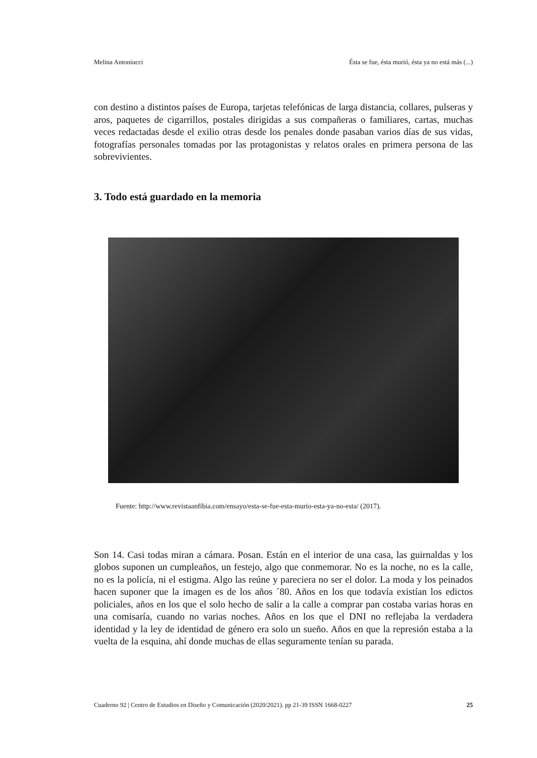Melina Antoniucci Ésta se fue, ésta murió, ésta ya no está más (...)
con destino a distintos países de Europa, tarjetas telefónicas de larga distancia, collares, pulseras y aros, paquetes de cigarrillos, postales dirigidas a sus compañeras o familiares, cartas, muchas veces redactadas desde el exilio otras desde los penales donde pasaban varios días de sus vidas, fotografías personales tomadas por las protagonistas y relatos orales en primera persona de las sobrevivientes.
3. Todo está guardado en la memoria
Fuente: http://www.revistaanfibia.com/ensayo/esta-se-fue-esta-murio-esta-ya-no-esta/ (2017).
Son 14. Casi todas miran a cámara. Posan. Están en el interior de una casa, las guirnaldas y los globos suponen un cumpleaños, un festejo, algo que conmemorar. No es la noche, no es la calle, no es la policía, ni el estigma. Algo las reúne y pareciera no ser el dolor. La moda y los peinados hacen suponer que la imagen es de los años ´80. Años en los que todavía existían los edictos policiales, años en los que el solo hecho de salir a la calle a comprar pan costaba varias horas en una comisaría, cuando no varias noches. Años en los que el DNI no reflejaba la verdadera identidad y la ley de identidad de género era solo un sueño. Años en que la represión estaba a la vuelta de la esquina, ahí donde muchas de ellas seguramente tenían su parada.
Cuaderno 92 | Centro de Estudios en Diseño y Comunicación (2020/2021). pp 21-39 ISSN 1668-0227 25